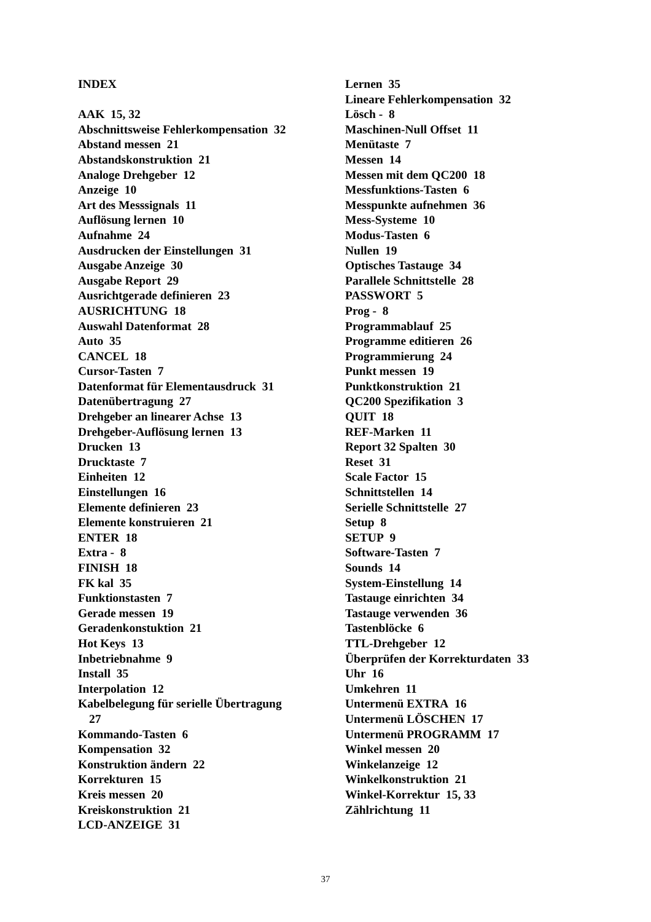INDEX
AAK 15, 32
Abschnittsweise Fehlerkompensation 32
Abstand messen 21
Abstandskonstruktion 21
Analoge Drehgeber 12
Anzeige 10
Art des Messsignals 11
Auflösung lernen 10
Aufnahme 24
Ausdrucken der Einstellungen 31
Ausgabe Anzeige 30
Ausgabe Report 29
Ausrichtgerade definieren 23
AUSRICHTUNG 18
Auswahl Datenformat 28
Auto 35
CANCEL 18
Cursor-Tasten 7
Datenformat für Elementausdruck 31
Datenübertragung 27
Drehgeber an linearer Achse 13
Drehgeber-Auflösung lernen 13
Drucken 13
Drucktaste 7
Einheiten 12
Einstellungen 16
Elemente definieren 23
Elemente konstruieren 21
ENTER 18
Extra - 8
FINISH 18
FK kal 35
Funktionstasten 7
Gerade messen 19
Geradenkonstuktion 21
Hot Keys 13
Inbetriebnahme 9
Install 35
Interpolation 12
Kabelbelegung für serielle Übertragung
27
Kommando-Tasten 6
Kompensation 32
Konstruktion ändern 22
Korrekturen 15
Kreis messen 20
Kreiskonstruktion 21
LCD-ANZEIGE 31
Lernen 35
Lineare Fehlerkompensation 32
Lösch - 8
Maschinen-Null Offset 11
Menütaste 7
Messen 14
Messen mit dem QC200 18
Messfunktions-Tasten 6
Messpunkte aufnehmen 36
Mess-Systeme 10
Modus-Tasten 6
Nullen 19
Optisches Tastauge 34
Parallele Schnittstelle 28
PASSWORT 5
Prog - 8
Programmablauf 25
Programme editieren 26
Programmierung 24
Punkt messen 19
Punktkonstruktion 21
QC200 Spezifikation 3
QUIT 18
REF-Marken 11
Report 32 Spalten 30
Reset 31
Scale Factor 15
Schnittstellen 14
Serielle Schnittstelle 27
Setup 8
SETUP 9
Software-Tasten 7
Sounds 14
System-Einstellung 14
Tastauge einrichten 34
Tastauge verwenden 36
Tastenblöcke 6
TTL-Drehgeber 12
Überprüfen der Korrekturdaten 33
Uhr 16
Umkehren 11
Untermenü EXTRA 16
Untermenü LÖSCHEN 17
Untermenü PROGRAMM 17
Winkel messen 20
Winkelanzeige 12
Winkelkonstruktion 21
Winkel-Korrektur 15, 33
Zählrichtung 11
37